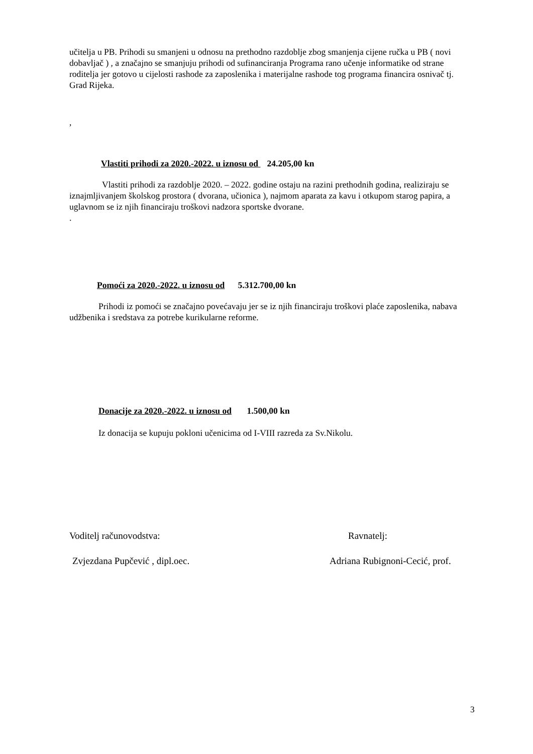učitelja u PB. Prihodi su smanjeni u odnosu na prethodno razdoblje zbog smanjenja cijene ručka u PB ( novi dobavljač ) , a značajno se smanjuju prihodi od sufinanciranja Programa rano učenje informatike od strane roditelja jer gotovo u cijelosti rashode za zaposlenika i materijalne rashode tog programa financira osnivač tj. Grad Rijeka.
,
Vlastiti prihodi za 2020.-2022. u iznosu od 24.205,00 kn
Vlastiti prihodi za razdoblje 2020. – 2022. godine ostaju na razini prethodnih godina, realiziraju se iznajmljivanjem školskog prostora ( dvorana, učionica ), najmom aparata za kavu i otkupom starog papira, a uglavnom se iz njih financiraju troškovi nadzora sportske dvorane.
.
Pomoći za 2020.-2022. u iznosu od 5.312.700,00 kn
Prihodi iz pomoći se značajno povećavaju jer se iz njih financiraju troškovi plaće zaposlenika, nabava udžbenika i sredstava za potrebe kurikularne reforme.
Donacije za 2020.-2022. u iznosu od 1.500,00 kn
Iz donacija se kupuju pokloni učenicima od I-VIII razreda za Sv.Nikolu.
Voditelj računovodstva: Ravnatelj:
Zvjezdana Pupčević , dipl.oec. Adriana Rubignoni-Cecić, prof.
3